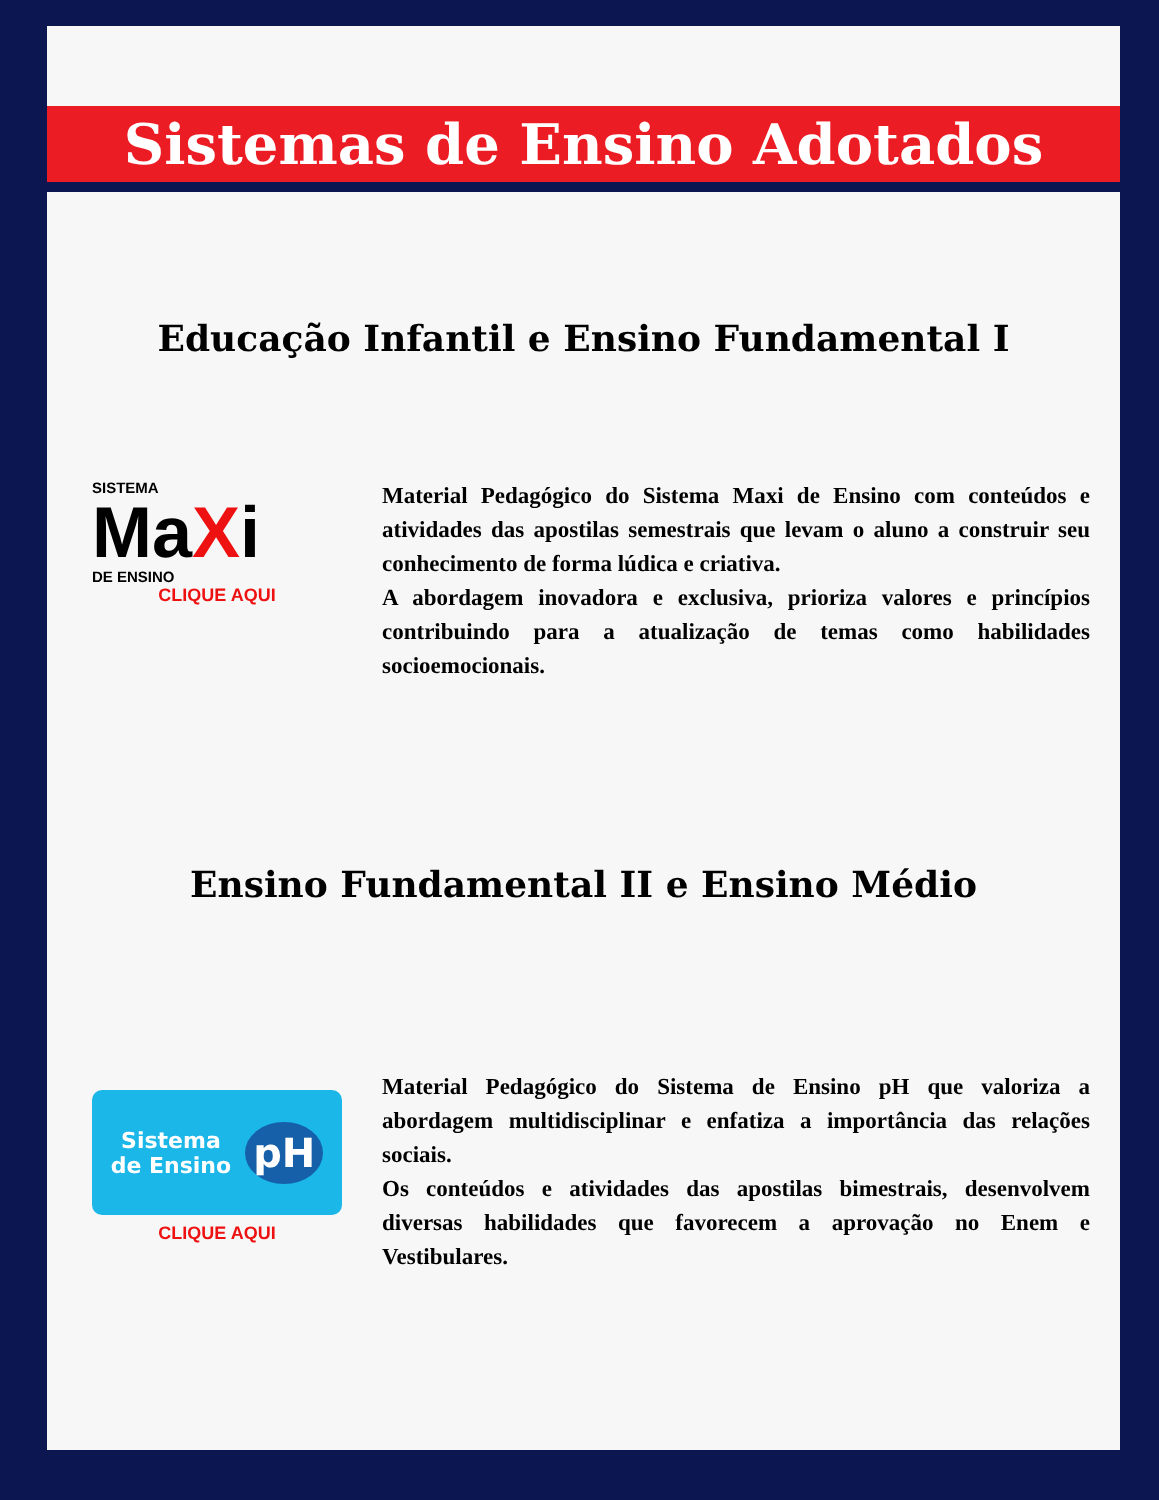Sistemas de Ensino Adotados
Educação Infantil e Ensino Fundamental I
SISTEMA
MaXi
DE ENSINO
CLIQUE AQUI
Material Pedagógico do Sistema Maxi de Ensino com conteúdos e atividades das apostilas semestrais que levam o aluno a construir seu conhecimento de forma lúdica e criativa.
A abordagem inovadora e exclusiva, prioriza valores e princípios contribuindo para a atualização de temas como habilidades socioemocionais.
Ensino Fundamental II e Ensino Médio
Sistema
de Ensino
pH
CLIQUE AQUI
Material Pedagógico do Sistema de Ensino pH que valoriza a abordagem multidisciplinar e enfatiza a importância das relações sociais.
Os conteúdos e atividades das apostilas bimestrais, desenvolvem diversas habilidades que favorecem a aprovação no Enem e Vestibulares.